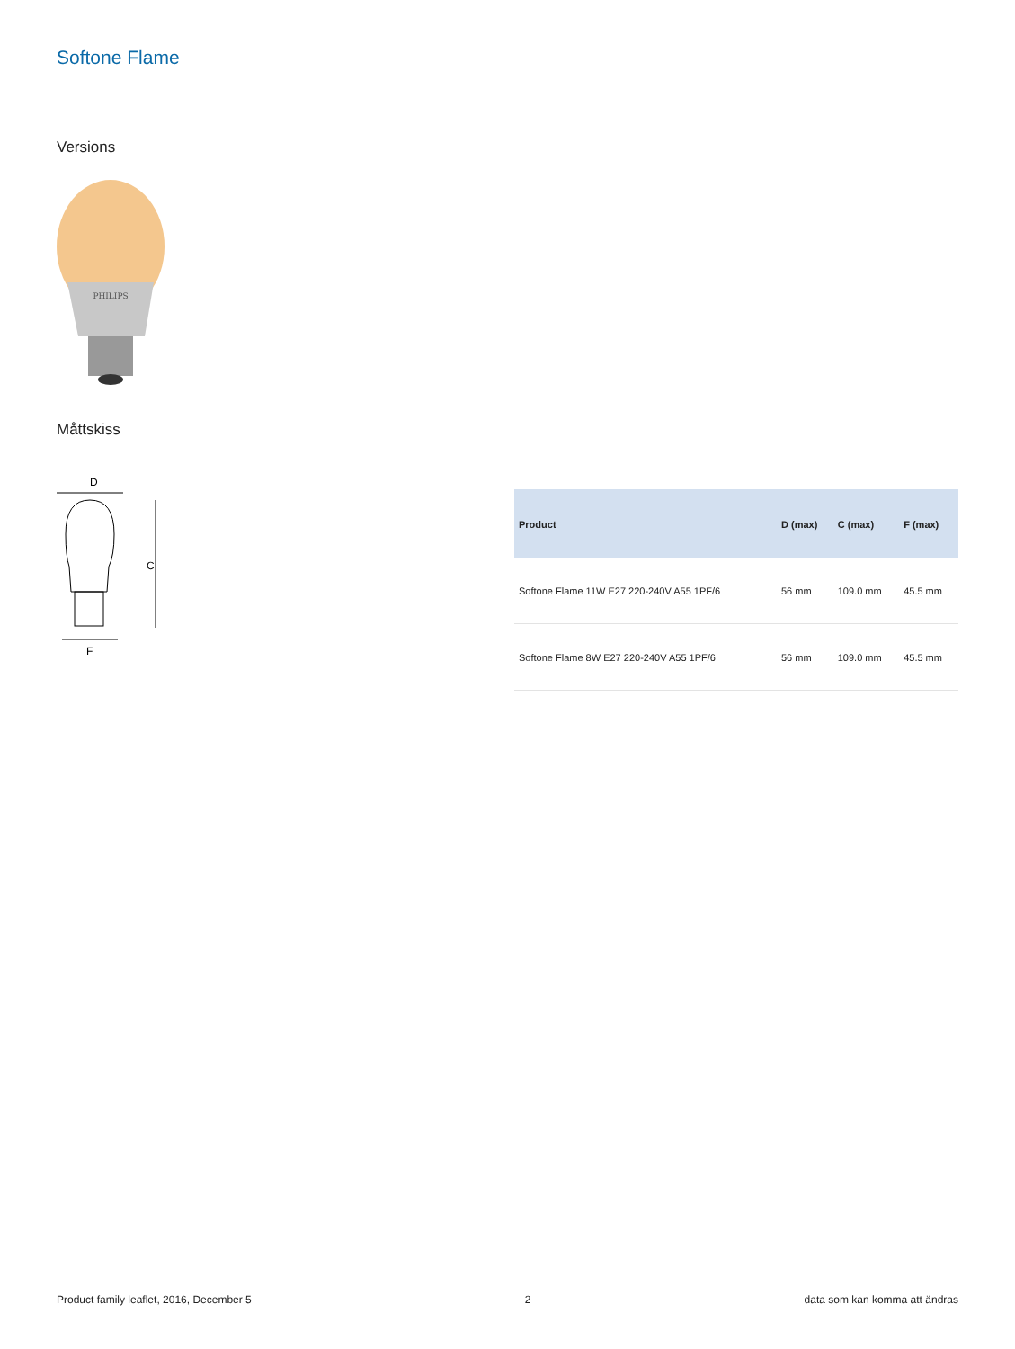Softone Flame
Versions
PHILIPS
Måttskiss
D
C
F
| Product | D (max) | C (max) | F (max) |
| --- | --- | --- | --- |
| Softone Flame 11W E27 220-240V A55 1PF/6 | 56 mm | 109.0 mm | 45.5 mm |
| Softone Flame 8W E27 220-240V A55 1PF/6 | 56 mm | 109.0 mm | 45.5 mm |
Product family leaflet, 2016, December 5 2 data som kan komma att ändras